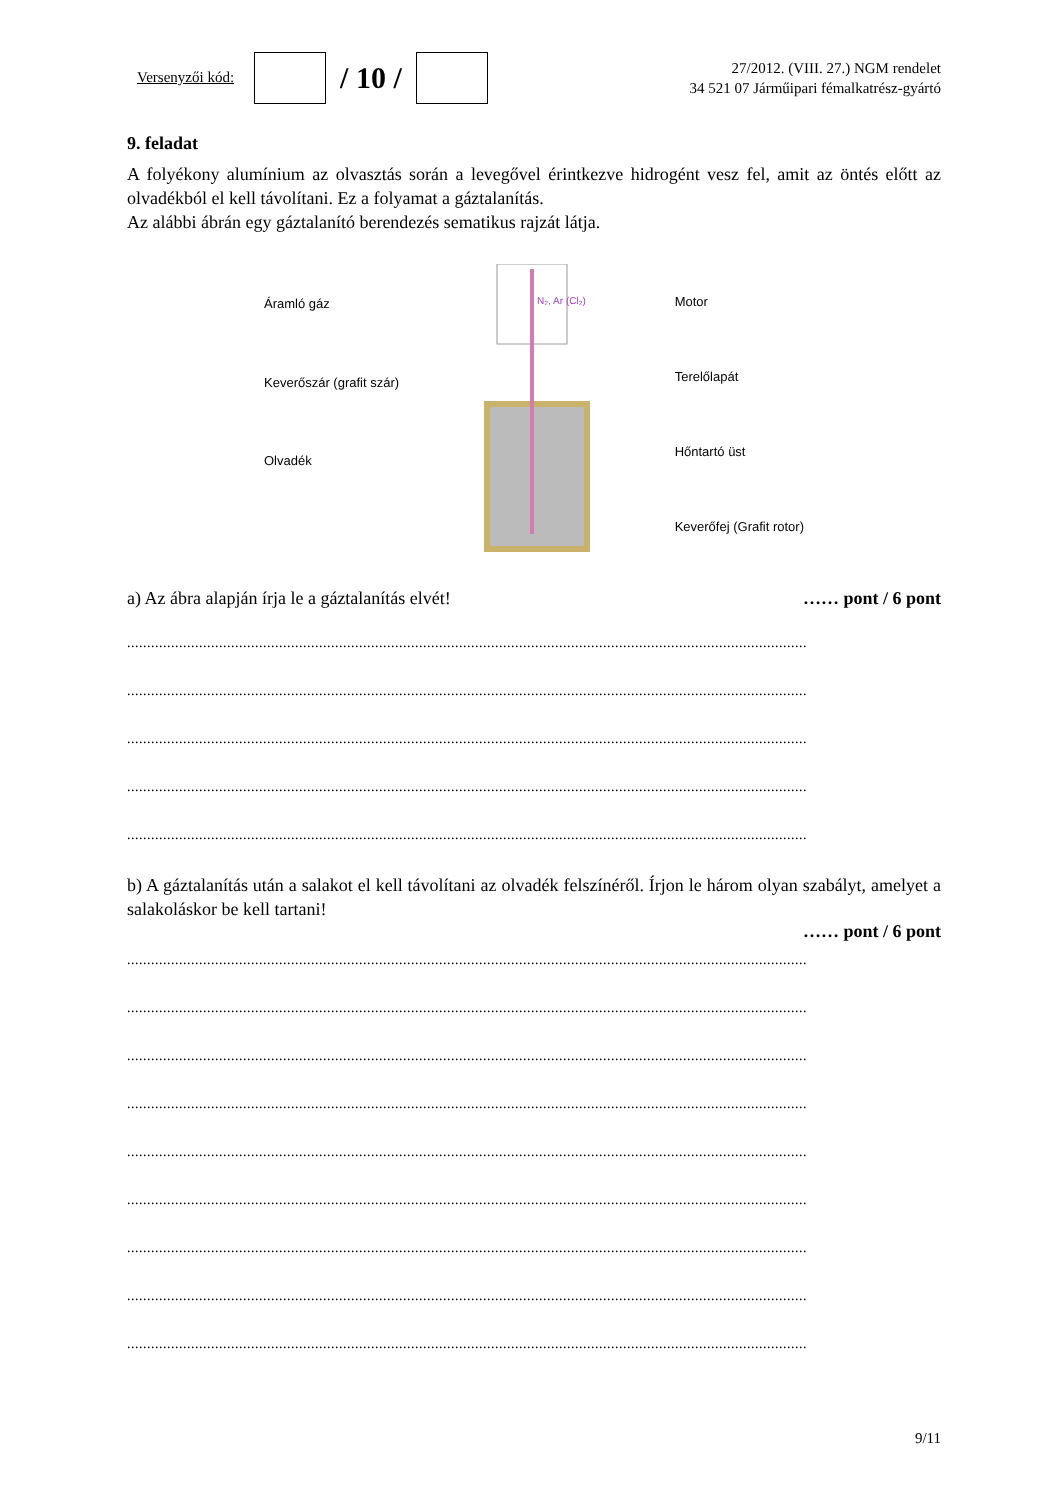Versenyzői kód:
/ 10 /
27/2012. (VIII. 27.) NGM rendelet
34 521 07 Járműipari fémalkatrész-gyártó
9. feladat
A folyékony alumínium az olvasztás során a levegővel érintkezve hidrogént vesz fel, amit az öntés előtt az olvadékból el kell távolítani. Ez a folyamat a gáztalanítás.
Az alábbi ábrán egy gáztalanító berendezés sematikus rajzát látja.
Áramló gáz
Keverőszár (grafit szár)
Olvadék
N₂, Ar (Cl₂)
Motor
Terelőlapát
Hőntartó üst
Keverőfej (Grafit rotor)
a) Az ábra alapján írja le a gáztalanítás elvét! …… pont / 6 pont
..........................................................................................................................................................................
..........................................................................................................................................................................
..........................................................................................................................................................................
..........................................................................................................................................................................
..........................................................................................................................................................................
b) A gáztalanítás után a salakot el kell távolítani az olvadék felszínéről. Írjon le három olyan szabályt, amelyet a salakoláskor be kell tartani!
…… pont / 6 pont
..........................................................................................................................................................................
..........................................................................................................................................................................
..........................................................................................................................................................................
..........................................................................................................................................................................
..........................................................................................................................................................................
..........................................................................................................................................................................
..........................................................................................................................................................................
..........................................................................................................................................................................
..........................................................................................................................................................................
9/11